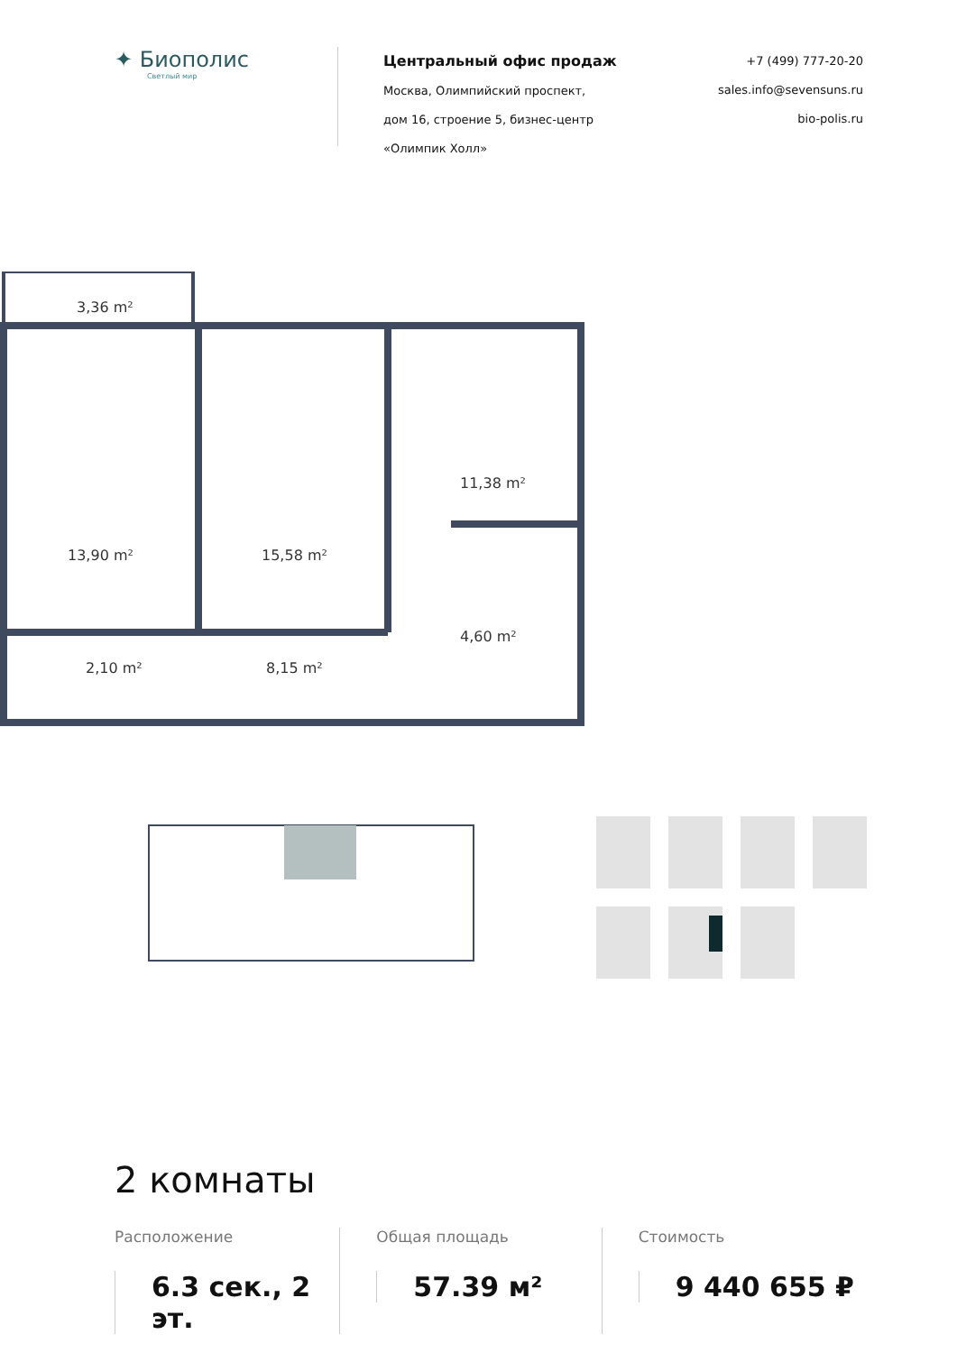✦ Биополис
Светлый мир
Центральный офис продаж
Москва, Олимпийский проспект,
дом 16, строение 5, бизнес-центр
«Олимпик Холл»
+7 (499) 777-20-20
sales.info@sevensuns.ru
bio-polis.ru
3,36 m²
13,90 m²
15,58 m²
11,38 m²
4,60 m²
2,10 m²
8,15 m²
2 комнаты
Расположение
6.3 сек., 2 эт.
Общая площадь
57.39 м²
Стоимость
9 440 655 ₽